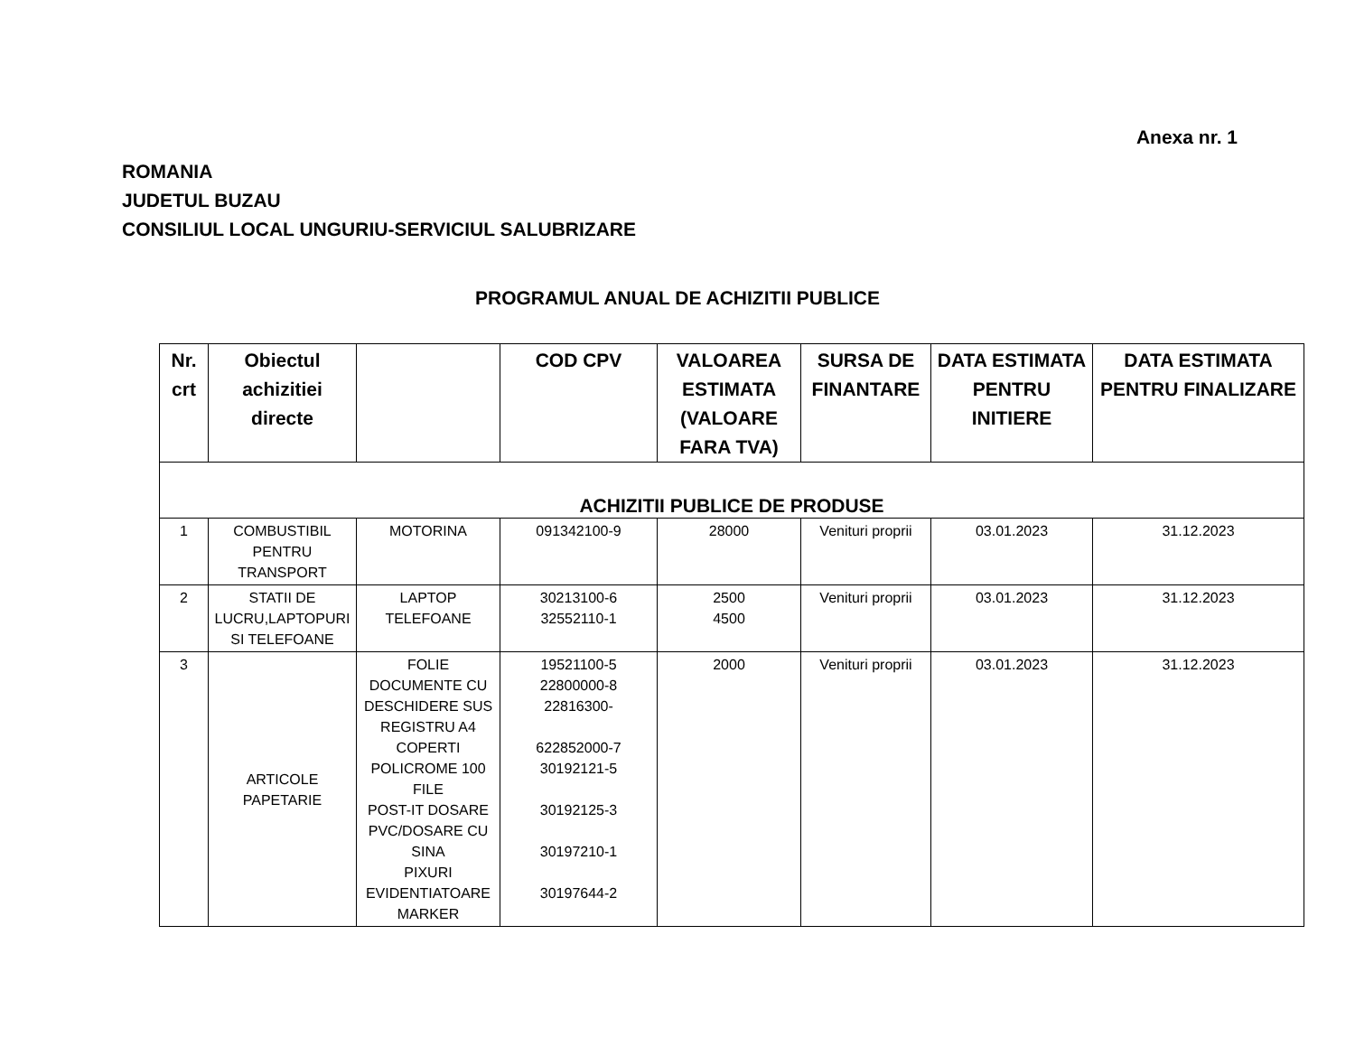Anexa nr. 1
ROMANIA
JUDETUL BUZAU
CONSILIUL LOCAL UNGURIU-SERVICIUL SALUBRIZARE
PROGRAMUL ANUAL DE ACHIZITII PUBLICE
| Nr. crt | Obiectul achizitiei directe | | COD CPV | VALOAREA ESTIMATA (VALOARE FARA TVA) | SURSA DE FINANTARE | DATA ESTIMATA PENTRU INITIERE | DATA ESTIMATA PENTRU FINALIZARE |
| --- | --- | --- | --- | --- | --- | --- | --- |
| ACHIZITII PUBLICE DE PRODUSE | | | | | | | |
| 1 | COMBUSTIBIL PENTRU TRANSPORT | MOTORINA | 091342100-9 | 28000 | Venituri proprii | 03.01.2023 | 31.12.2023 |
| 2 | STATII DE LUCRU,LAPTOPURI SI TELEFOANE | LAPTOP TELEFOANE | 30213100-6 32552110-1 | 2500 4500 | Venituri proprii | 03.01.2023 | 31.12.2023 |
| 3 | ARTICOLE PAPETARIE | FOLIE DOCUMENTE CU DESCHIDERE SUS REGISTRU A4 COPERTI POLICROME 100 FILE POST-IT DOSARE PVC/DOSARE CU SINA PIXURI EVIDENTIATOARE MARKER | 19521100-5 22800000-8 22816300- 622852000-7 30192121-5 30192125-3 30197210-1 30197644-2 | 2000 | Venituri proprii | 03.01.2023 | 31.12.2023 |